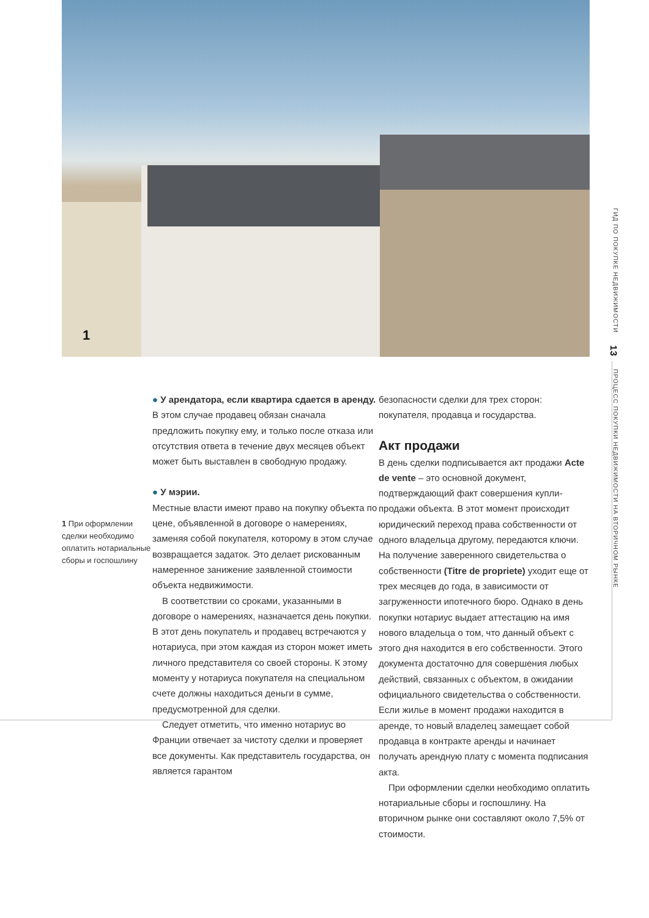1
ГИД ПО ПОКУПКЕ НЕДВИЖИМОСТИ 13 ПРОЦЕСС ПОКУПКИ НЕДВИЖИМОСТИ НА ВТОРИЧНОМ РЫНКЕ
1 При оформлении сделки необходимо оплатить нотариальные сборы и госпошлину
● У арендатора, если квартира сдается в аренду.
В этом случае продавец обязан сначала предложить покупку ему, и только после отказа или отсутствия ответа в течение двух месяцев объект может быть выставлен в свободную продажу.
● У мэрии.
Местные власти имеют право на покупку объекта по цене, объявленной в договоре о намерениях, заменяя собой покупателя, которому в этом случае возвращается задаток. Это делает рискованным намеренное занижение заявленной стоимости объекта недвижимости.
В соответствии со сроками, указанными в договоре о намерениях, назначается день покупки. В этот день покупатель и продавец встречаются у нотариуса, при этом каждая из сторон может иметь личного представителя со своей стороны. К этому моменту у нотариуса покупателя на специальном счете должны находиться деньги в сумме, предусмотренной для сделки.
Следует отметить, что именно нотариус во Франции отвечает за чистоту сделки и проверяет все документы. Как представитель государства, он является гарантом
безопасности сделки для трех сторон: покупателя, продавца и государства.
Акт продажи
В день сделки подписывается акт продажи Acte de vente – это основной документ, подтверждающий факт совершения купли-продажи объекта. В этот момент происходит юридический переход права собственности от одного владельца другому, передаются ключи. На получение заверенного свидетельства о собственности (Titre de propriete) уходит еще от трех месяцев до года, в зависимости от загруженности ипотечного бюро. Однако в день покупки нотариус выдает аттестацию на имя нового владельца о том, что данный объект с этого дня находится в его собственности. Этого документа достаточно для совершения любых действий, связанных с объектом, в ожидании официального свидетельства о собственности. Если жилье в момент продажи находится в аренде, то новый владелец замещает собой продавца в контракте аренды и начинает получать арендную плату с момента подписания акта.
При оформлении сделки необходимо оплатить нотариальные сборы и госпошлину. На вторичном рынке они составляют около 7,5% от стоимости.